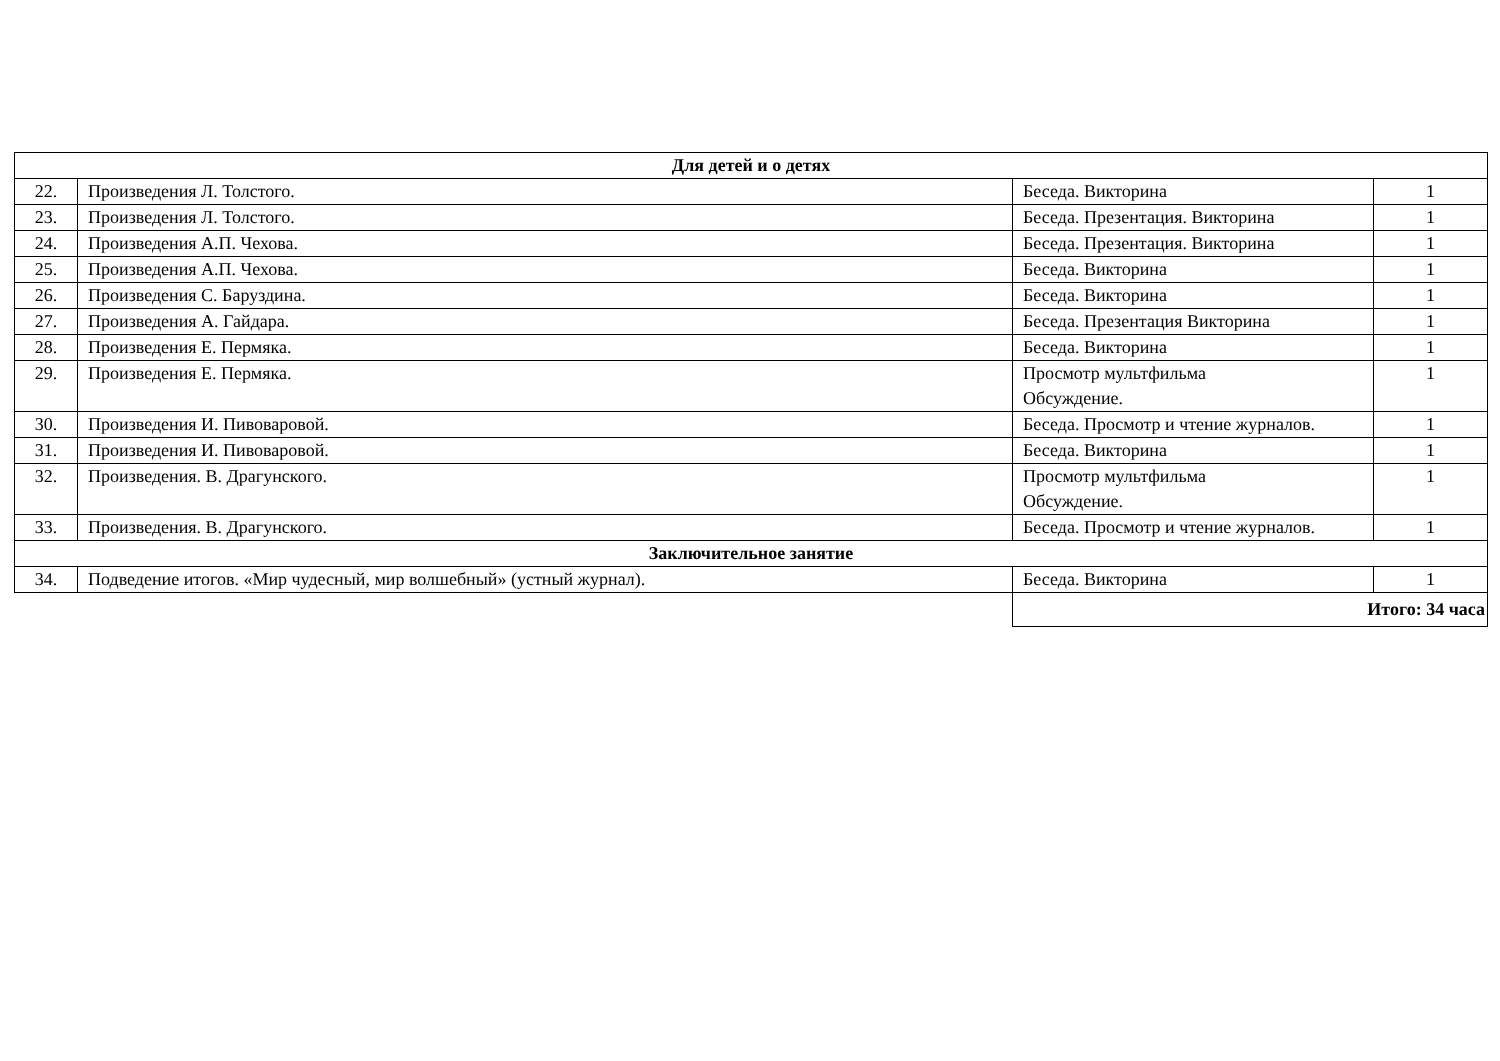| Для детей и о детях | | | |
| --- | --- | --- | --- |
| 22. | Произведения Л. Толстого. | Беседа. Викторина | 1 |
| 23. | Произведения Л. Толстого. | Беседа. Презентация. Викторина | 1 |
| 24. | Произведения А.П. Чехова. | Беседа. Презентация. Викторина | 1 |
| 25. | Произведения А.П. Чехова. | Беседа. Викторина | 1 |
| 26. | Произведения С. Баруздина. | Беседа. Викторина | 1 |
| 27. | Произведения А. Гайдара. | Беседа. Презентация Викторина | 1 |
| 28. | Произведения Е. Пермяка. | Беседа. Викторина | 1 |
| 29. | Произведения Е. Пермяка. | Просмотр мультфильма Обсуждение. | 1 |
| 30. | Произведения И. Пивоваровой. | Беседа. Просмотр и чтение журналов. | 1 |
| 31. | Произведения И. Пивоваровой. | Беседа. Викторина | 1 |
| 32. | Произведения. В. Драгунского. | Просмотр мультфильма Обсуждение. | 1 |
| 33. | Произведения. В. Драгунского. | Беседа. Просмотр и чтение журналов. | 1 |
| Заключительное занятие | | | |
| 34. | Подведение итогов. «Мир чудесный, мир волшебный» (устный журнал). | Беседа. Викторина | 1 |
| | | Итого: 34 часа | |